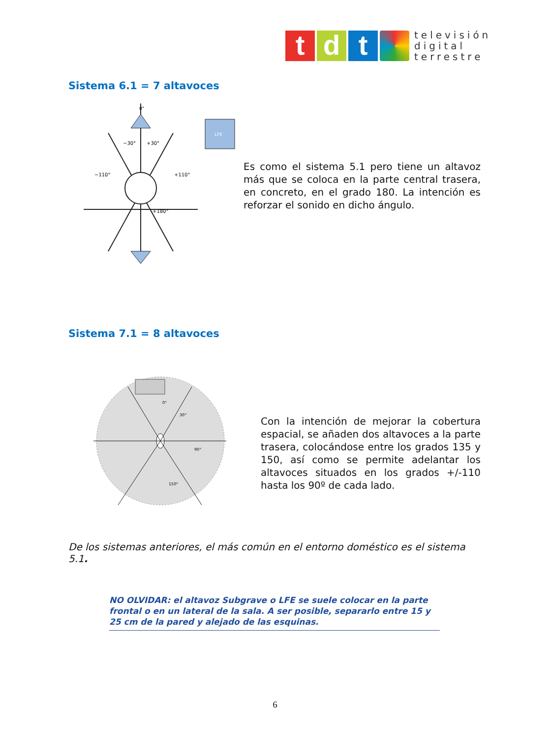t d t
televisión
digital
terrestre
Sistema 6.1 = 7 altavoces
0°
LFE
−30°
+30°
−110°
+110°
+180°
Es como el sistema 5.1 pero tiene un altavoz más que se coloca en la parte central trasera, en concreto, en el grado 180. La intención es reforzar el sonido en dicho ángulo.
Sistema 7.1 = 8 altavoces
0°
30°
90°
150°
Con la intención de mejorar la cobertura espacial, se añaden dos altavoces a la parte trasera, colocándose entre los grados 135 y 150, así como se permite adelantar los altavoces situados en los grados +/-110 hasta los 90º de cada lado.
De los sistemas anteriores, el más común en el entorno doméstico es el sistema 5.1.
NO OLVIDAR: el altavoz Subgrave o LFE se suele colocar en la parte frontal o en un lateral de la sala. A ser posible, separarlo entre 15 y 25 cm de la pared y alejado de las esquinas.
6